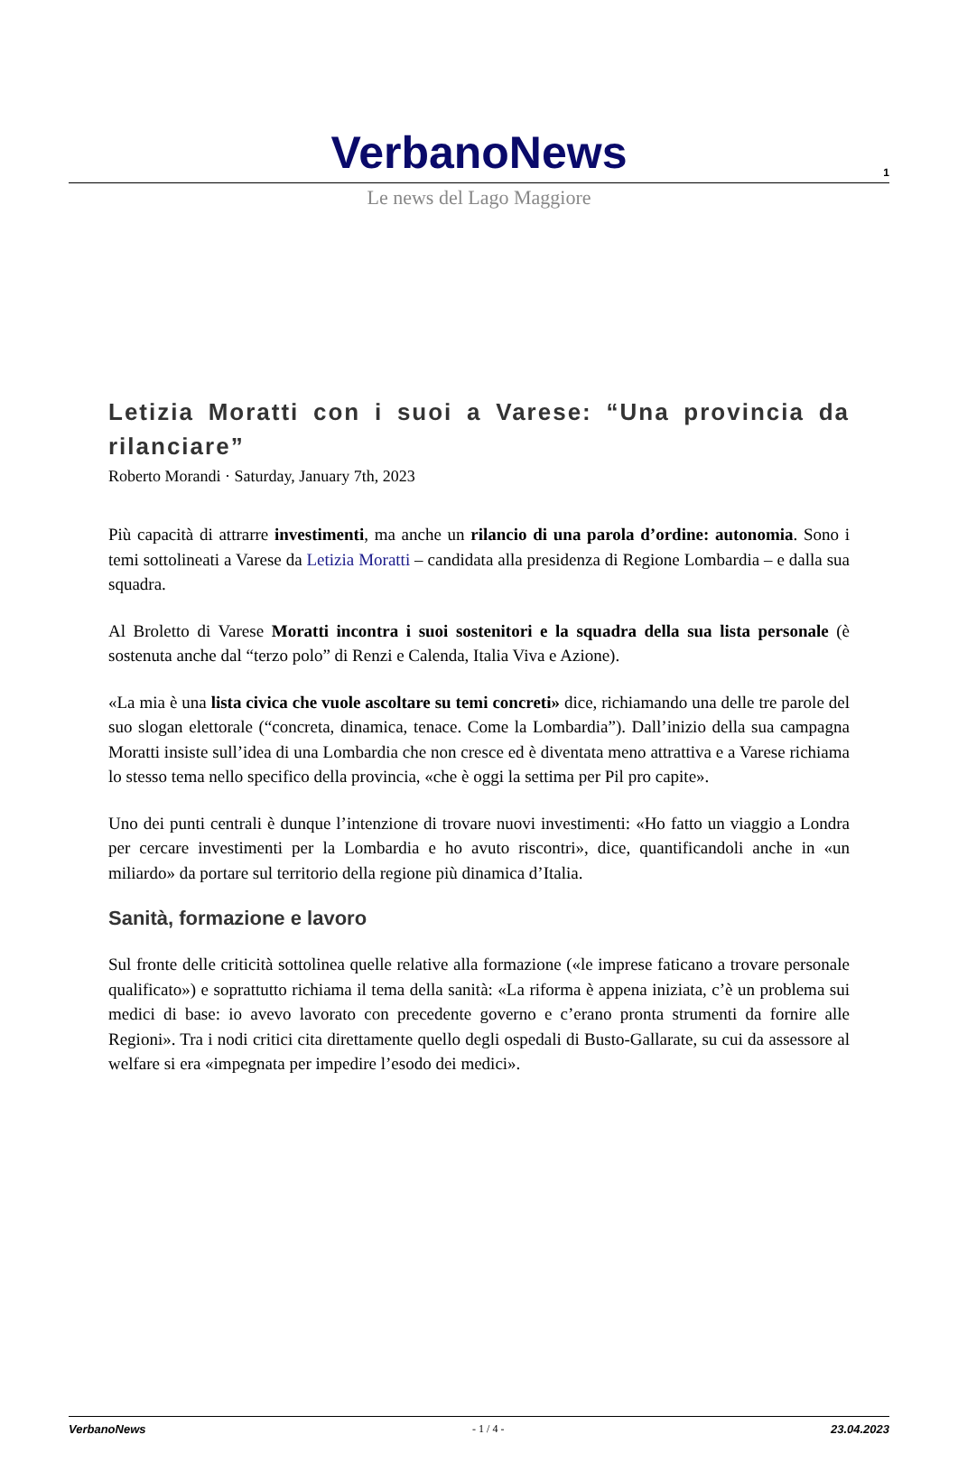1
VerbanoNews
Le news del Lago Maggiore
Letizia Moratti con i suoi a Varese: “Una provincia da rilanciare”
Roberto Morandi · Saturday, January 7th, 2023
Più capacità di attrarre investimenti, ma anche un rilancio di una parola d’ordine: autonomia. Sono i temi sottolineati a Varese da Letizia Moratti – candidata alla presidenza di Regione Lombardia – e dalla sua squadra.
Al Broletto di Varese Moratti incontra i suoi sostenitori e la squadra della sua lista personale (è sostenuta anche dal “terzo polo” di Renzi e Calenda, Italia Viva e Azione).
«La mia è una lista civica che vuole ascoltare su temi concreti» dice, richiamando una delle tre parole del suo slogan elettorale (“concreta, dinamica, tenace. Come la Lombardia”). Dall’inizio della sua campagna Moratti insiste sull’idea di una Lombardia che non cresce ed è diventata meno attrattiva e a Varese richiama lo stesso tema nello specifico della provincia, «che è oggi la settima per Pil pro capite».
Uno dei punti centrali è dunque l’intenzione di trovare nuovi investimenti: «Ho fatto un viaggio a Londra per cercare investimenti per la Lombardia e ho avuto riscontri», dice, quantificandoli anche in «un miliardo» da portare sul territorio della regione più dinamica d’Italia.
Sanità, formazione e lavoro
Sul fronte delle criticità sottolinea quelle relative alla formazione («le imprese faticano a trovare personale qualificato») e soprattutto richiama il tema della sanità: «La riforma è appena iniziata, c’è un problema sui medici di base: io avevo lavorato con precedente governo e c’erano pronta strumenti da fornire alle Regioni». Tra i nodi critici cita direttamente quello degli ospedali di Busto-Gallarate, su cui da assessore al welfare si era «impegnata per impedire l’esodo dei medici».
VerbanoNews - 1 / 4 - 23.04.2023